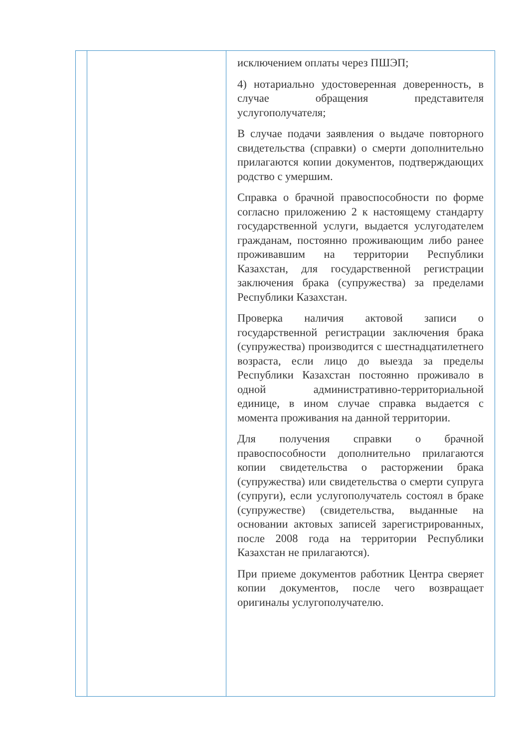| | | исключением оплаты через ПШЭП; 4) нотариально удостоверенная доверенность, в случае обращения представителя услугополучателя; В случае подачи заявления о выдаче повторного свидетельства (справки) о смерти дополнительно прилагаются копии документов, подтверждающих родство с умершим. Справка о брачной правоспособности по форме согласно приложению 2 к настоящему стандарту государственной услуги, выдается услугодателем гражданам, постоянно проживающим либо ранее проживавшим на территории Республики Казахстан, для государственной регистрации заключения брака (супружества) за пределами Республики Казахстан. Проверка наличия актовой записи о государственной регистрации заключения брака (супружества) производится с шестнадцатилетнего возраста, если лицо до выезда за пределы Республики Казахстан постоянно проживало в одной административно-территориальной единице, в ином случае справка выдается с момента проживания на данной территории. Для получения справки о брачной правоспособности дополнительно прилагаются копии свидетельства о расторжении брака (супружества) или свидетельства о смерти супруга (супруги), если услугополучатель состоял в браке (супружестве) (свидетельства, выданные на основании актовых записей зарегистрированных, после 2008 года на территории Республики Казахстан не прилагаются). При приеме документов работник Центра сверяет копии документов, после чего возвращает оригиналы услугополучателю. |